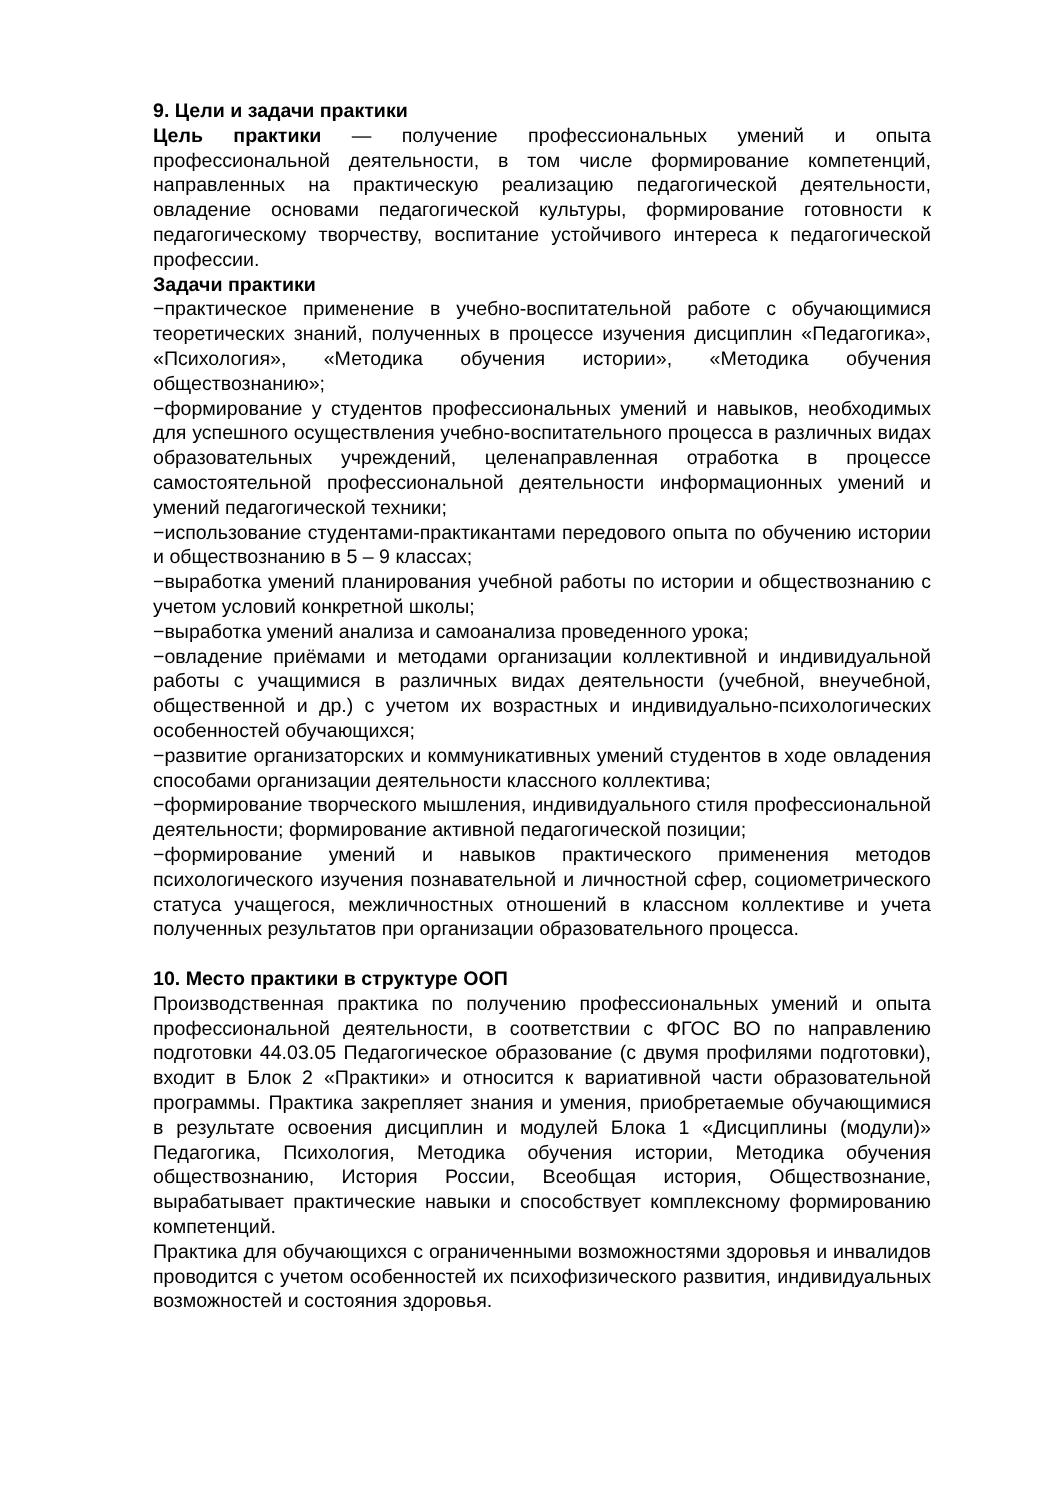9. Цели и задачи практики
Цель практики — получение профессиональных умений и опыта профессиональной деятельности, в том числе формирование компетенций, направленных на практическую реализацию педагогической деятельности, овладение основами педагогической культуры, формирование готовности к педагогическому творчеству, воспитание устойчивого интереса к педагогической профессии.
Задачи практики
−практическое применение в учебно-воспитательной работе с обучающимися теоретических знаний, полученных в процессе изучения дисциплин «Педагогика», «Психология», «Методика обучения истории», «Методика обучения обществознанию»;
−формирование у студентов профессиональных умений и навыков, необходимых для успешного осуществления учебно-воспитательного процесса в различных видах образовательных учреждений, целенаправленная отработка в процессе самостоятельной профессиональной деятельности информационных умений и умений педагогической техники;
−использование студентами-практикантами передового опыта по обучению истории и обществознанию в 5 – 9 классах;
−выработка умений планирования учебной работы по истории и обществознанию с учетом условий конкретной школы;
−выработка умений анализа и самоанализа проведенного урока;
−овладение приёмами и методами организации коллективной и индивидуальной работы с учащимися в различных видах деятельности (учебной, внеучебной, общественной и др.) с учетом их возрастных и индивидуально-психологических особенностей обучающихся;
−развитие организаторских и коммуникативных умений студентов в ходе овладения способами организации деятельности классного коллектива;
−формирование творческого мышления, индивидуального стиля профессиональной деятельности; формирование активной педагогической позиции;
−формирование умений и навыков практического применения методов психологического изучения познавательной и личностной сфер, социометрического статуса учащегося, межличностных отношений в классном коллективе и учета полученных результатов при организации образовательного процесса.
10. Место практики в структуре ООП
Производственная практика по получению профессиональных умений и опыта профессиональной деятельности, в соответствии с ФГОС ВО по направлению подготовки 44.03.05 Педагогическое образование (с двумя профилями подготовки), входит в Блок 2 «Практики» и относится к вариативной части образовательной программы. Практика закрепляет знания и умения, приобретаемые обучающимися в результате освоения дисциплин и модулей Блока 1 «Дисциплины (модули)» Педагогика, Психология, Методика обучения истории, Методика обучения обществознанию, История России, Всеобщая история, Обществознание, вырабатывает практические навыки и способствует комплексному формированию компетенций.
Практика для обучающихся с ограниченными возможностями здоровья и инвалидов проводится с учетом особенностей их психофизического развития, индивидуальных возможностей и состояния здоровья.